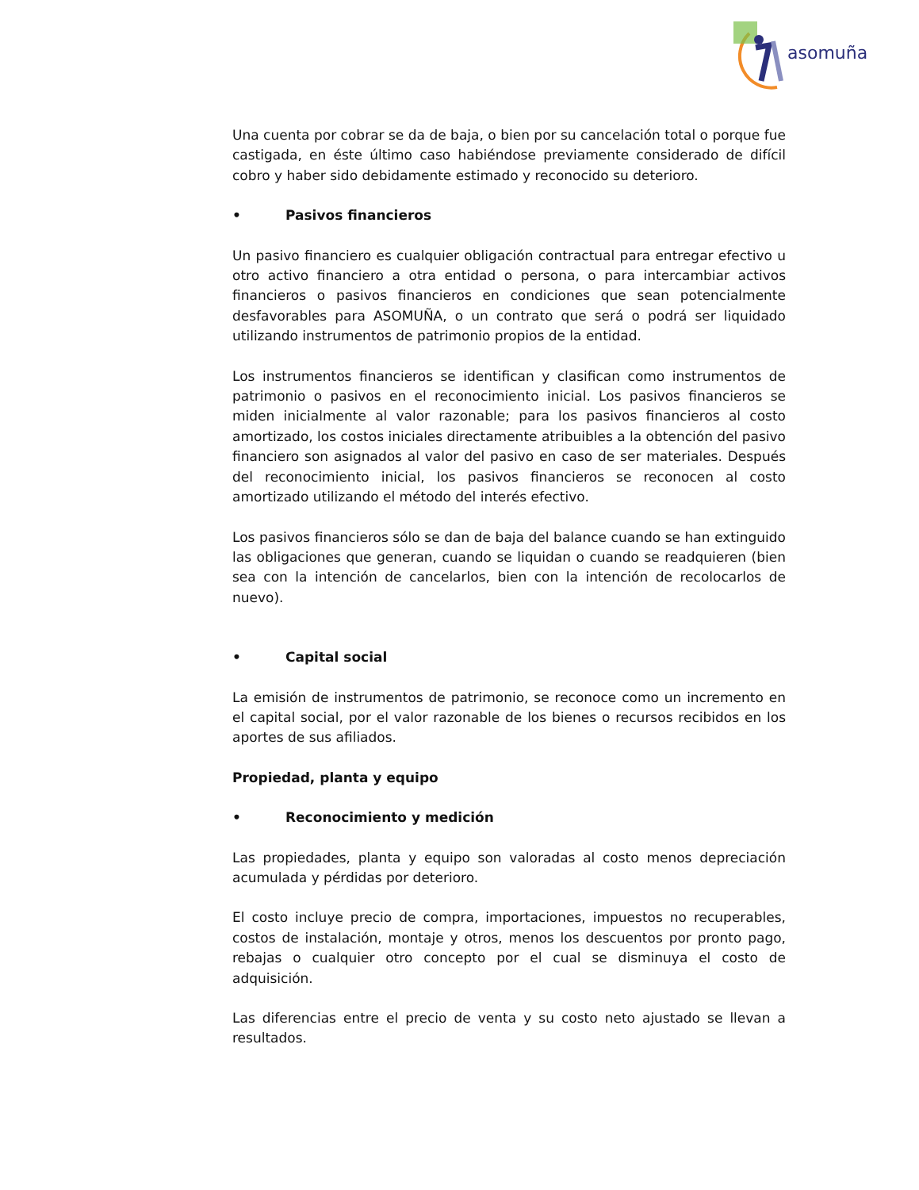asomuña
Una cuenta por cobrar se da de baja, o bien por su cancelación total o porque fue castigada, en éste último caso habiéndose previamente considerado de difícil cobro y haber sido debidamente estimado y reconocido su deterioro.
• Pasivos financieros
Un pasivo financiero es cualquier obligación contractual para entregar efectivo u otro activo financiero a otra entidad o persona, o para intercambiar activos financieros o pasivos financieros en condiciones que sean potencialmente desfavorables para ASOMUÑA, o un contrato que será o podrá ser liquidado utilizando instrumentos de patrimonio propios de la entidad.
Los instrumentos financieros se identifican y clasifican como instrumentos de patrimonio o pasivos en el reconocimiento inicial. Los pasivos financieros se miden inicialmente al valor razonable; para los pasivos financieros al costo amortizado, los costos iniciales directamente atribuibles a la obtención del pasivo financiero son asignados al valor del pasivo en caso de ser materiales. Después del reconocimiento inicial, los pasivos financieros se reconocen al costo amortizado utilizando el método del interés efectivo.
Los pasivos financieros sólo se dan de baja del balance cuando se han extinguido las obligaciones que generan, cuando se liquidan o cuando se readquieren (bien sea con la intención de cancelarlos, bien con la intención de recolocarlos de nuevo).
• Capital social
La emisión de instrumentos de patrimonio, se reconoce como un incremento en el capital social, por el valor razonable de los bienes o recursos recibidos en los aportes de sus afiliados.
Propiedad, planta y equipo
• Reconocimiento y medición
Las propiedades, planta y equipo son valoradas al costo menos depreciación acumulada y pérdidas por deterioro.
El costo incluye precio de compra, importaciones, impuestos no recuperables, costos de instalación, montaje y otros, menos los descuentos por pronto pago, rebajas o cualquier otro concepto por el cual se disminuya el costo de adquisición.
Las diferencias entre el precio de venta y su costo neto ajustado se llevan a resultados.